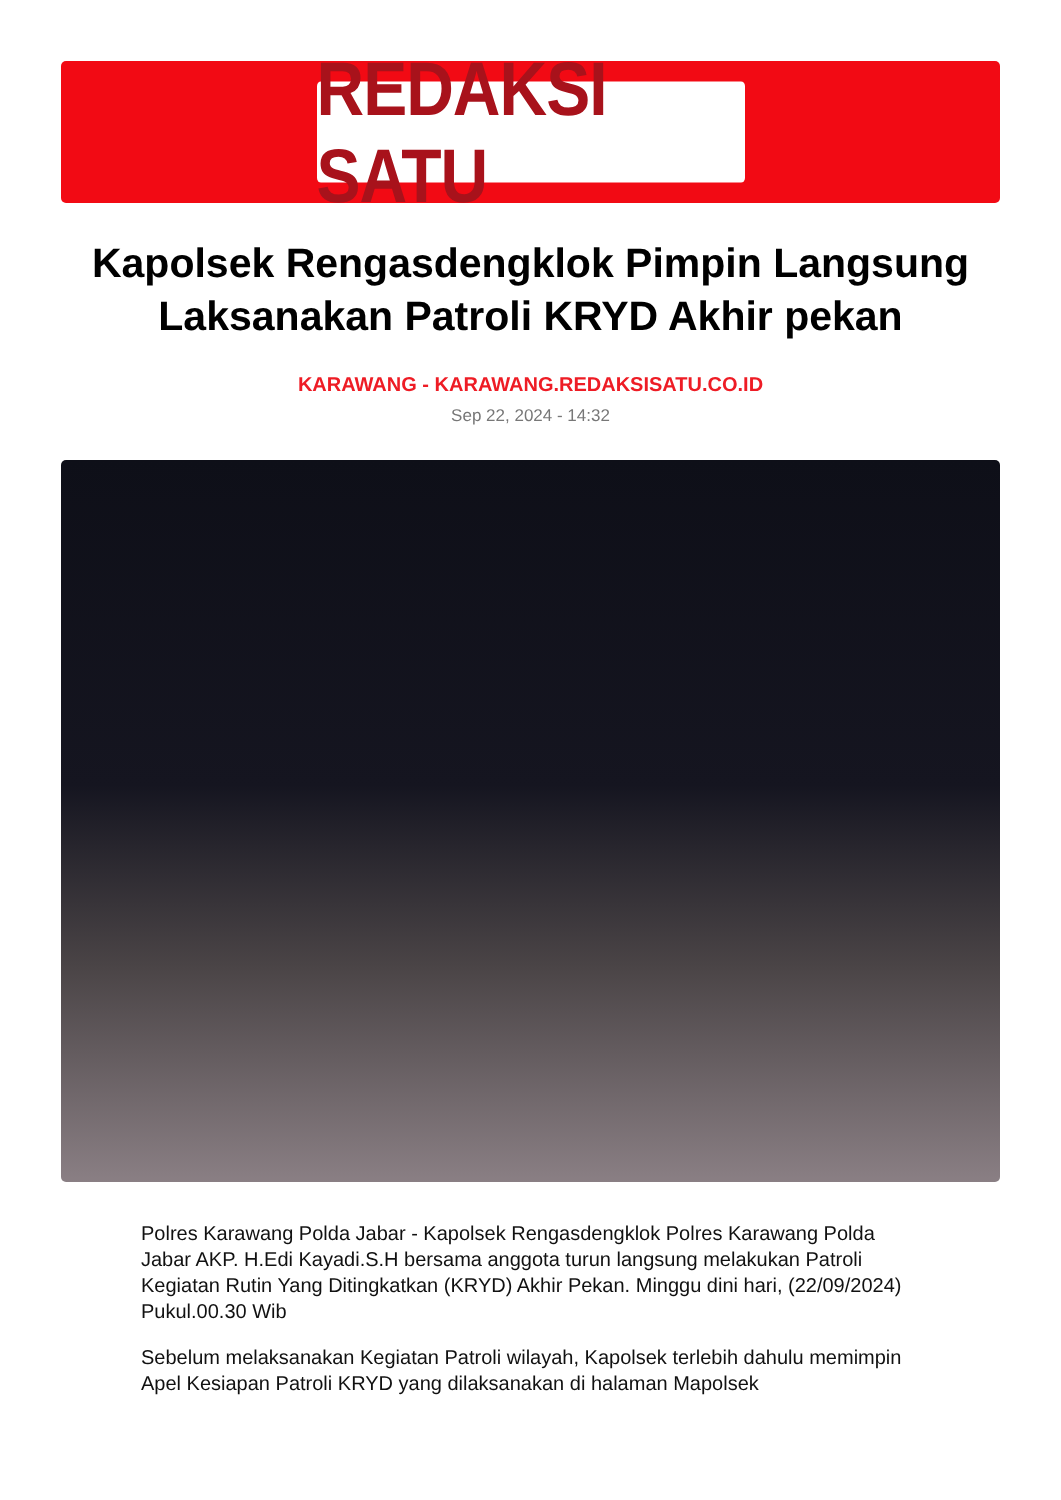REDAKSI SATU
Kapolsek Rengasdengklok Pimpin Langsung Laksanakan Patroli KRYD Akhir pekan
KARAWANG - KARAWANG.REDAKSISATU.CO.ID
Sep 22, 2024 - 14:32
Polres Karawang Polda Jabar - Kapolsek Rengasdengklok Polres Karawang Polda Jabar AKP. H.Edi Kayadi.S.H bersama anggota turun langsung melakukan Patroli Kegiatan Rutin Yang Ditingkatkan (KRYD) Akhir Pekan. Minggu dini hari, (22/09/2024) Pukul.00.30 Wib
Sebelum melaksanakan Kegiatan Patroli wilayah, Kapolsek terlebih dahulu memimpin Apel Kesiapan Patroli KRYD yang dilaksanakan di halaman Mapolsek